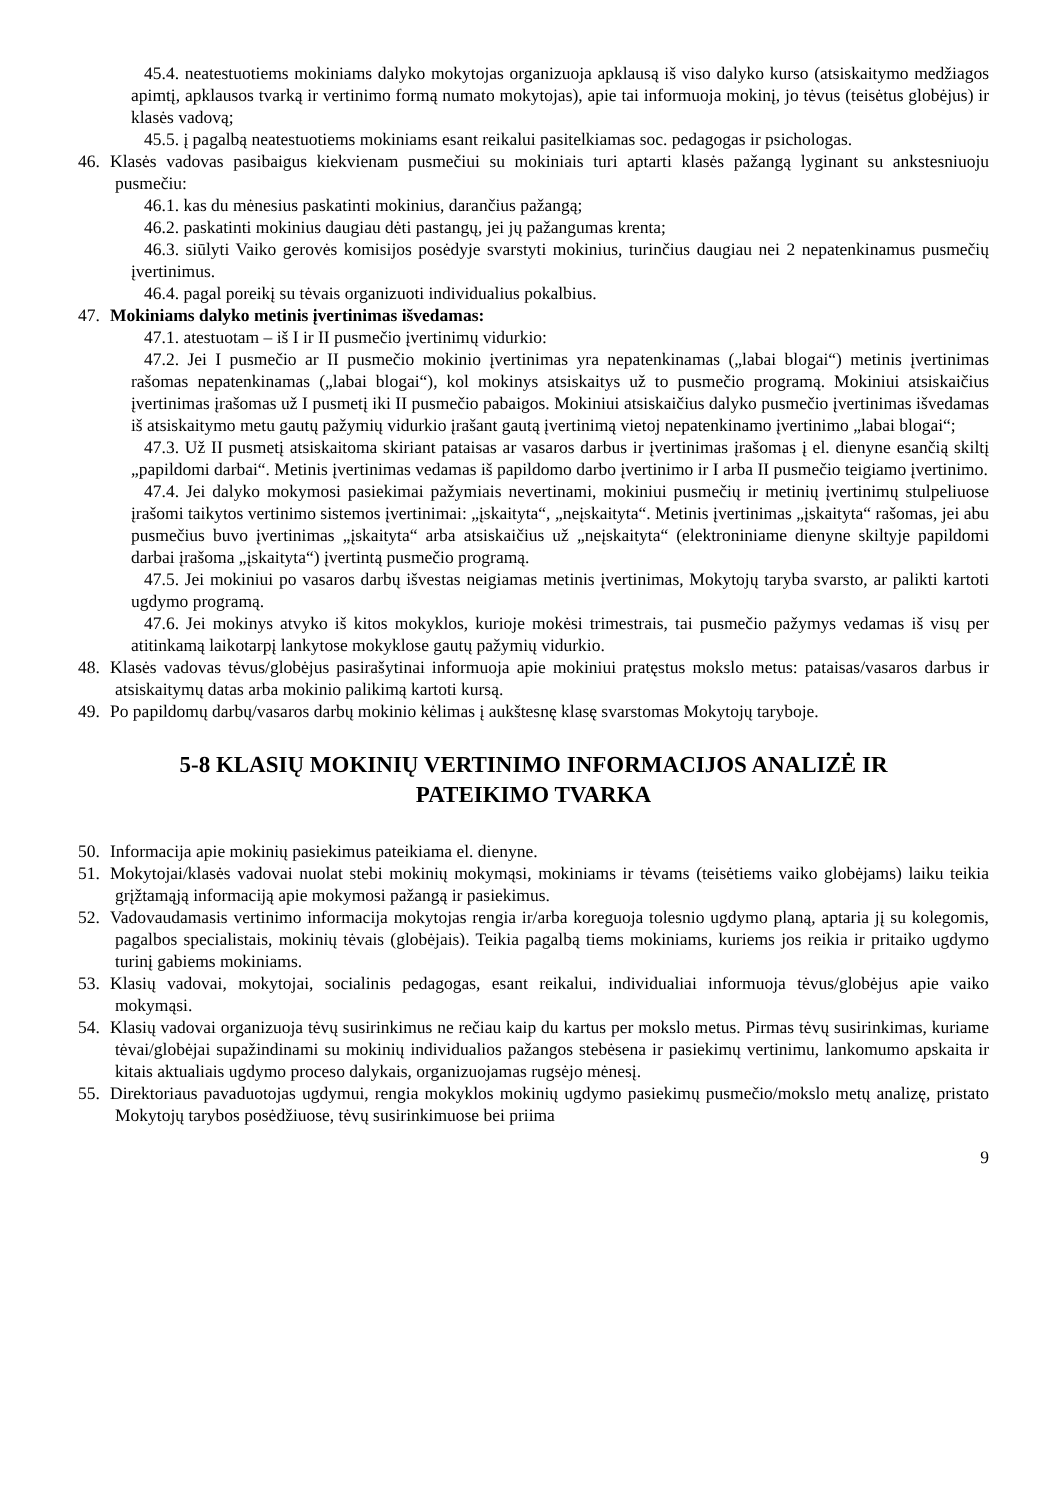45.4. neatestuotiems mokiniams dalyko mokytojas organizuoja apklausą iš viso dalyko kurso (atsiskaitymo medžiagos apimtį, apklausos tvarką ir vertinimo formą numato mokytojas), apie tai informuoja mokinį, jo tėvus (teisėtus globėjus) ir klasės vadovą;
45.5. į pagalbą neatestuotiems mokiniams esant reikalui pasitelkiamas soc. pedagogas ir psichologas.
46. Klasės vadovas pasibaigus kiekvienam pusmečiui su mokiniais turi aptarti klasės pažangą lyginant su ankstesniuoju pusmečiu:
46.1. kas du mėnesius paskatinti mokinius, darančius pažangą;
46.2. paskatinti mokinius daugiau dėti pastangų, jei jų pažangumas krenta;
46.3. siūlyti Vaiko gerovės komisijos posėdyje svarstyti mokinius, turinčius daugiau nei 2 nepatenkinamus pusmečių įvertinimus.
46.4. pagal poreikį su tėvais organizuoti individualius pokalbius.
47. Mokiniams dalyko metinis įvertinimas išvedamas:
47.1. atestuotam – iš I ir II pusmečio įvertinimų vidurkio:
47.2. Jei I pusmečio ar II pusmečio mokinio įvertinimas yra nepatenkinamas („labai blogai“) metinis įvertinimas rašomas nepatenkinamas („labai blogai“), kol mokinys atsiskaitys už to pusmečio programą. Mokiniui atsiskaičius įvertinimas įrašomas už I pusmetį iki II pusmečio pabaigos. Mokiniui atsiskaičius dalyko pusmečio įvertinimas išvedamas iš atsiskaitymo metu gautų pažymių vidurkio įrašant gautą įvertinimą vietoj nepatenkinamo įvertinimo „labai blogai“;
47.3. Už II pusmetį atsiskaitoma skiriant pataisas ar vasaros darbus ir įvertinimas įrašomas į el. dienyne esančią skiltį „papildomi darbai“. Metinis įvertinimas vedamas iš papildomo darbo įvertinimo ir I arba II pusmečio teigiamo įvertinimo.
47.4. Jei dalyko mokymosi pasiekimai pažymiais nevertinami, mokiniui pusmečių ir metinių įvertinimų stulpeliuose įrašomi taikytos vertinimo sistemos įvertinimai: „įskaityta“, „neįskaityta“. Metinis įvertinimas „įskaityta“ rašomas, jei abu pusmečius buvo įvertinimas „įskaityta“ arba atsiskaičius už „neįskaityta“ (elektroniniame dienyne skiltyje papildomi darbai įrašoma „įskaityta“) įvertintą pusmečio programą.
47.5. Jei mokiniui po vasaros darbų išvestas neigiamas metinis įvertinimas, Mokytojų taryba svarsto, ar palikti kartoti ugdymo programą.
47.6. Jei mokinys atvyko iš kitos mokyklos, kurioje mokėsi trimestrais, tai pusmečio pažymys vedamas iš visų per atitinkamą laikotarpį lankytose mokyklose gautų pažymių vidurkio.
48. Klasės vadovas tėvus/globėjus pasirašytinai informuoja apie mokiniui pratęstus mokslo metus: pataisas/vasaros darbus ir atsiskaitymų datas arba mokinio palikimą kartoti kursą.
49. Po papildomų darbų/vasaros darbų mokinio kėlimas į aukštesnę klasę svarstomas Mokytojų taryboje.
5-8 KLASIŲ MOKINIŲ VERTINIMO INFORMACIJOS ANALIZĖ IR
PATEIKIMO TVARKA
50. Informacija apie mokinių pasiekimus pateikiama el. dienyne.
51. Mokytojai/klasės vadovai nuolat stebi mokinių mokymąsi, mokiniams ir tėvams (teisėtiems vaiko globėjams) laiku teikia grįžtamąją informaciją apie mokymosi pažangą ir pasiekimus.
52. Vadovaudamasis vertinimo informacija mokytojas rengia ir/arba koreguoja tolesnio ugdymo planą, aptaria jį su kolegomis, pagalbos specialistais, mokinių tėvais (globėjais). Teikia pagalbą tiems mokiniams, kuriems jos reikia ir pritaiko ugdymo turinį gabiems mokiniams.
53. Klasių vadovai, mokytojai, socialinis pedagogas, esant reikalui, individualiai informuoja tėvus/globėjus apie vaiko mokymąsi.
54. Klasių vadovai organizuoja tėvų susirinkimus ne rečiau kaip du kartus per mokslo metus. Pirmas tėvų susirinkimas, kuriame tėvai/globėjai supažindinami su mokinių individualios pažangos stebėsena ir pasiekimų vertinimu, lankomumo apskaita ir kitais aktualiais ugdymo proceso dalykais, organizuojamas rugsėjo mėnesį.
55. Direktoriaus pavaduotojas ugdymui, rengia mokyklos mokinių ugdymo pasiekimų pusmečio/mokslo metų analizę, pristato Mokytojų tarybos posėdžiuose, tėvų susirinkimuose bei priima
9